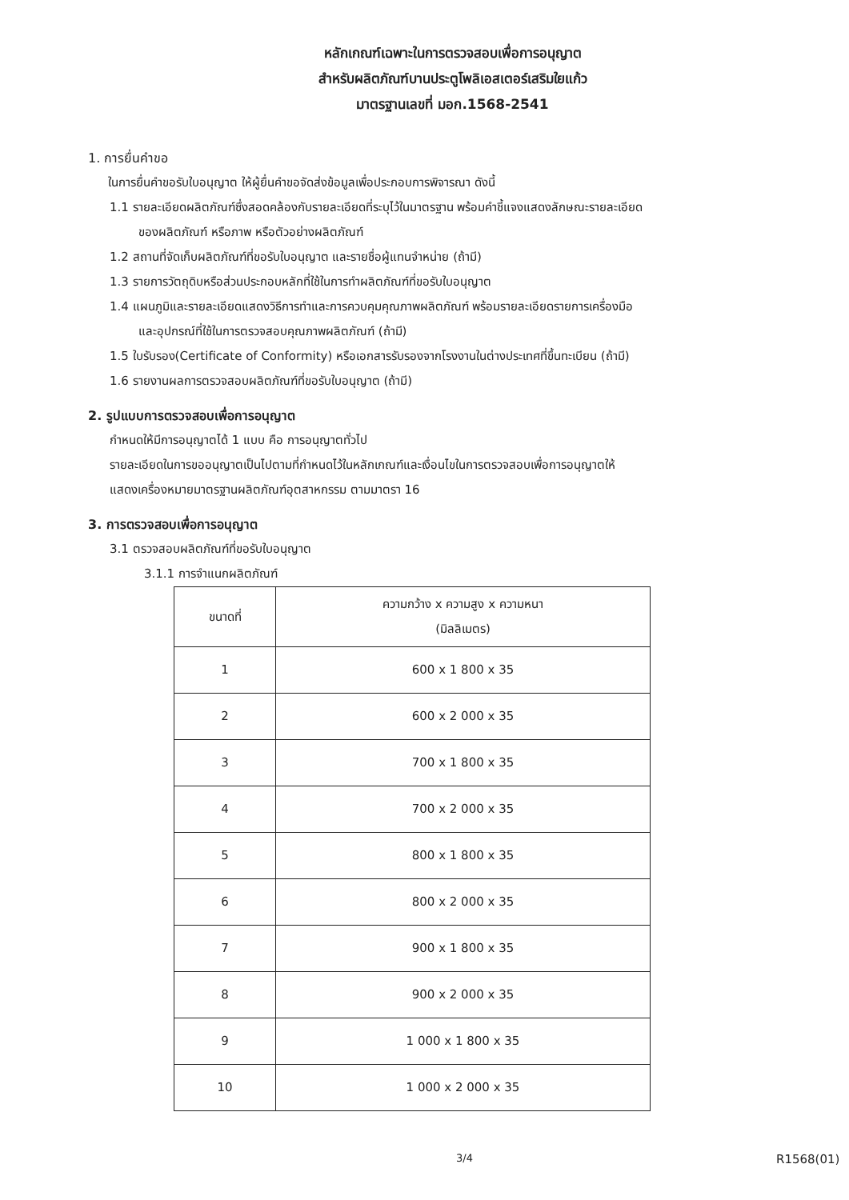หลักเกณฑ์เฉพาะในการตรวจสอบเพื่อการอนุญาต
สำหรับผลิตภัณฑ์บานประตูโพลิเอสเตอร์เสริมใยแก้ว
มาตรฐานเลขที่ มอก.1568-2541
1. การยื่นคำขอ
ในการยื่นคำขอรับใบอนุญาต ให้ผู้ยื่นคำขอจัดส่งข้อมูลเพื่อประกอบการพิจารณา ดังนี้
1.1 รายละเอียดผลิตภัณฑ์ซึ่งสอดคล้องกับรายละเอียดที่ระบุไว้ในมาตรฐาน พร้อมคำชี้แจงแสดงลักษณะรายละเอียด
ของผลิตภัณฑ์ หรือภาพ หรือตัวอย่างผลิตภัณฑ์
1.2 สถานที่จัดเก็บผลิตภัณฑ์ที่ขอรับใบอนุญาต และรายชื่อผู้แทนจำหน่าย (ถ้ามี)
1.3 รายการวัตถุดิบหรือส่วนประกอบหลักที่ใช้ในการทำผลิตภัณฑ์ที่ขอรับใบอนุญาต
1.4 แผนภูมิและรายละเอียดแสดงวิธีการทำและการควบคุมคุณภาพผลิตภัณฑ์ พร้อมรายละเอียดรายการเครื่องมือ
และอุปกรณ์ที่ใช้ในการตรวจสอบคุณภาพผลิตภัณฑ์ (ถ้ามี)
1.5 ใบรับรอง(Certificate of Conformity) หรือเอกสารรับรองจากโรงงานในต่างประเทศที่ขึ้นทะเบียน (ถ้ามี)
1.6 รายงานผลการตรวจสอบผลิตภัณฑ์ที่ขอรับใบอนุญาต (ถ้ามี)
2. รูปแบบการตรวจสอบเพื่อการอนุญาต
กำหนดให้มีการอนุญาตได้ 1 แบบ คือ การอนุญาตทั่วไป
รายละเอียดในการขออนุญาตเป็นไปตามที่กำหนดไว้ในหลักเกณฑ์และเงื่อนไขในการตรวจสอบเพื่อการอนุญาตให้
แสดงเครื่องหมายมาตรฐานผลิตภัณฑ์อุตสาหกรรม ตามมาตรา 16
3. การตรวจสอบเพื่อการอนุญาต
3.1 ตรวจสอบผลิตภัณฑ์ที่ขอรับใบอนุญาต
3.1.1 การจำแนกผลิตภัณฑ์
| ขนาดที่ | ความกว้าง x ความสูง x ความหนา (มิลลิเมตร) |
| --- | --- |
| 1 | 600 x 1 800 x 35 |
| 2 | 600 x 2 000 x 35 |
| 3 | 700 x 1 800 x 35 |
| 4 | 700 x 2 000 x 35 |
| 5 | 800 x 1 800 x 35 |
| 6 | 800 x 2 000 x 35 |
| 7 | 900 x 1 800 x 35 |
| 8 | 900 x 2 000 x 35 |
| 9 | 1 000 x 1 800 x 35 |
| 10 | 1 000 x 2 000 x 35 |
3/4 R1568(01)